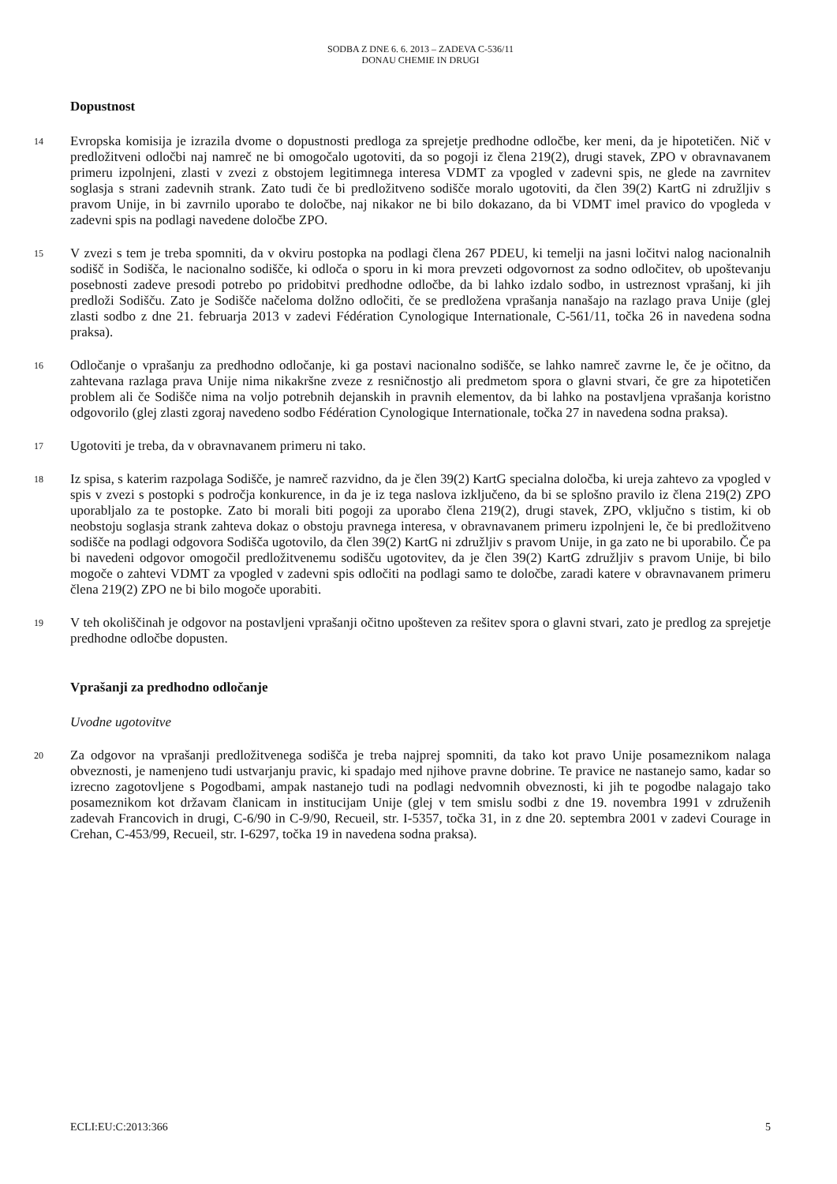SODBA Z DNE 6. 6. 2013 – ZADEVA C-536/11
DONAU CHEMIE IN DRUGI
Dopustnost
14
Evropska komisija je izrazila dvome o dopustnosti predloga za sprejetje predhodne odločbe, ker meni, da je hipotetičen. Nič v predložitveni odločbi naj namreč ne bi omogočalo ugotoviti, da so pogoji iz člena 219(2), drugi stavek, ZPO v obravnavanem primeru izpolnjeni, zlasti v zvezi z obstojem legitimnega interesa VDMT za vpogled v zadevni spis, ne glede na zavrnitev soglasja s strani zadevnih strank. Zato tudi če bi predložitveno sodišče moralo ugotoviti, da člen 39(2) KartG ni združljiv s pravom Unije, in bi zavrnilo uporabo te določbe, naj nikakor ne bi bilo dokazano, da bi VDMT imel pravico do vpogleda v zadevni spis na podlagi navedene določbe ZPO.
15
V zvezi s tem je treba spomniti, da v okviru postopka na podlagi člena 267 PDEU, ki temelji na jasni ločitvi nalog nacionalnih sodišč in Sodišča, le nacionalno sodišče, ki odloča o sporu in ki mora prevzeti odgovornost za sodno odločitev, ob upoštevanju posebnosti zadeve presodi potrebo po pridobitvi predhodne odločbe, da bi lahko izdalo sodbo, in ustreznost vprašanj, ki jih predloži Sodišču. Zato je Sodišče načeloma dolžno odločiti, če se predložena vprašanja nanašajo na razlago prava Unije (glej zlasti sodbo z dne 21. februarja 2013 v zadevi Fédération Cynologique Internationale, C-561/11, točka 26 in navedena sodna praksa).
16
Odločanje o vprašanju za predhodno odločanje, ki ga postavi nacionalno sodišče, se lahko namreč zavrne le, če je očitno, da zahtevana razlaga prava Unije nima nikakršne zveze z resničnostjo ali predmetom spora o glavni stvari, če gre za hipotetičen problem ali če Sodišče nima na voljo potrebnih dejanskih in pravnih elementov, da bi lahko na postavljena vprašanja koristno odgovorilo (glej zlasti zgoraj navedeno sodbo Fédération Cynologique Internationale, točka 27 in navedena sodna praksa).
17
Ugotoviti je treba, da v obravnavanem primeru ni tako.
18
Iz spisa, s katerim razpolaga Sodišče, je namreč razvidno, da je člen 39(2) KartG specialna določba, ki ureja zahtevo za vpogled v spis v zvezi s postopki s področja konkurence, in da je iz tega naslova izključeno, da bi se splošno pravilo iz člena 219(2) ZPO uporabljalo za te postopke. Zato bi morali biti pogoji za uporabo člena 219(2), drugi stavek, ZPO, vključno s tistim, ki ob neobstoju soglasja strank zahteva dokaz o obstoju pravnega interesa, v obravnavanem primeru izpolnjeni le, če bi predložitveno sodišče na podlagi odgovora Sodišča ugotovilo, da člen 39(2) KartG ni združljiv s pravom Unije, in ga zato ne bi uporabilo. Če pa bi navedeni odgovor omogočil predložitvenemu sodišču ugotovitev, da je člen 39(2) KartG združljiv s pravom Unije, bi bilo mogoče o zahtevi VDMT za vpogled v zadevni spis odločiti na podlagi samo te določbe, zaradi katere v obravnavanem primeru člena 219(2) ZPO ne bi bilo mogoče uporabiti.
19
V teh okoliščinah je odgovor na postavljeni vprašanji očitno upošteven za rešitev spora o glavni stvari, zato je predlog za sprejetje predhodne odločbe dopusten.
Vprašanji za predhodno odločanje
Uvodne ugotovitve
20
Za odgovor na vprašanji predložitvenega sodišča je treba najprej spomniti, da tako kot pravo Unije posameznikom nalaga obveznosti, je namenjeno tudi ustvarjanju pravic, ki spadajo med njihove pravne dobrine. Te pravice ne nastanejo samo, kadar so izrecno zagotovljene s Pogodbami, ampak nastanejo tudi na podlagi nedvomnih obveznosti, ki jih te pogodbe nalagajo tako posameznikom kot državam članicam in institucijam Unije (glej v tem smislu sodbi z dne 19. novembra 1991 v združenih zadevah Francovich in drugi, C-6/90 in C-9/90, Recueil, str. I-5357, točka 31, in z dne 20. septembra 2001 v zadevi Courage in Crehan, C-453/99, Recueil, str. I-6297, točka 19 in navedena sodna praksa).
ECLI:EU:C:2013:366 5